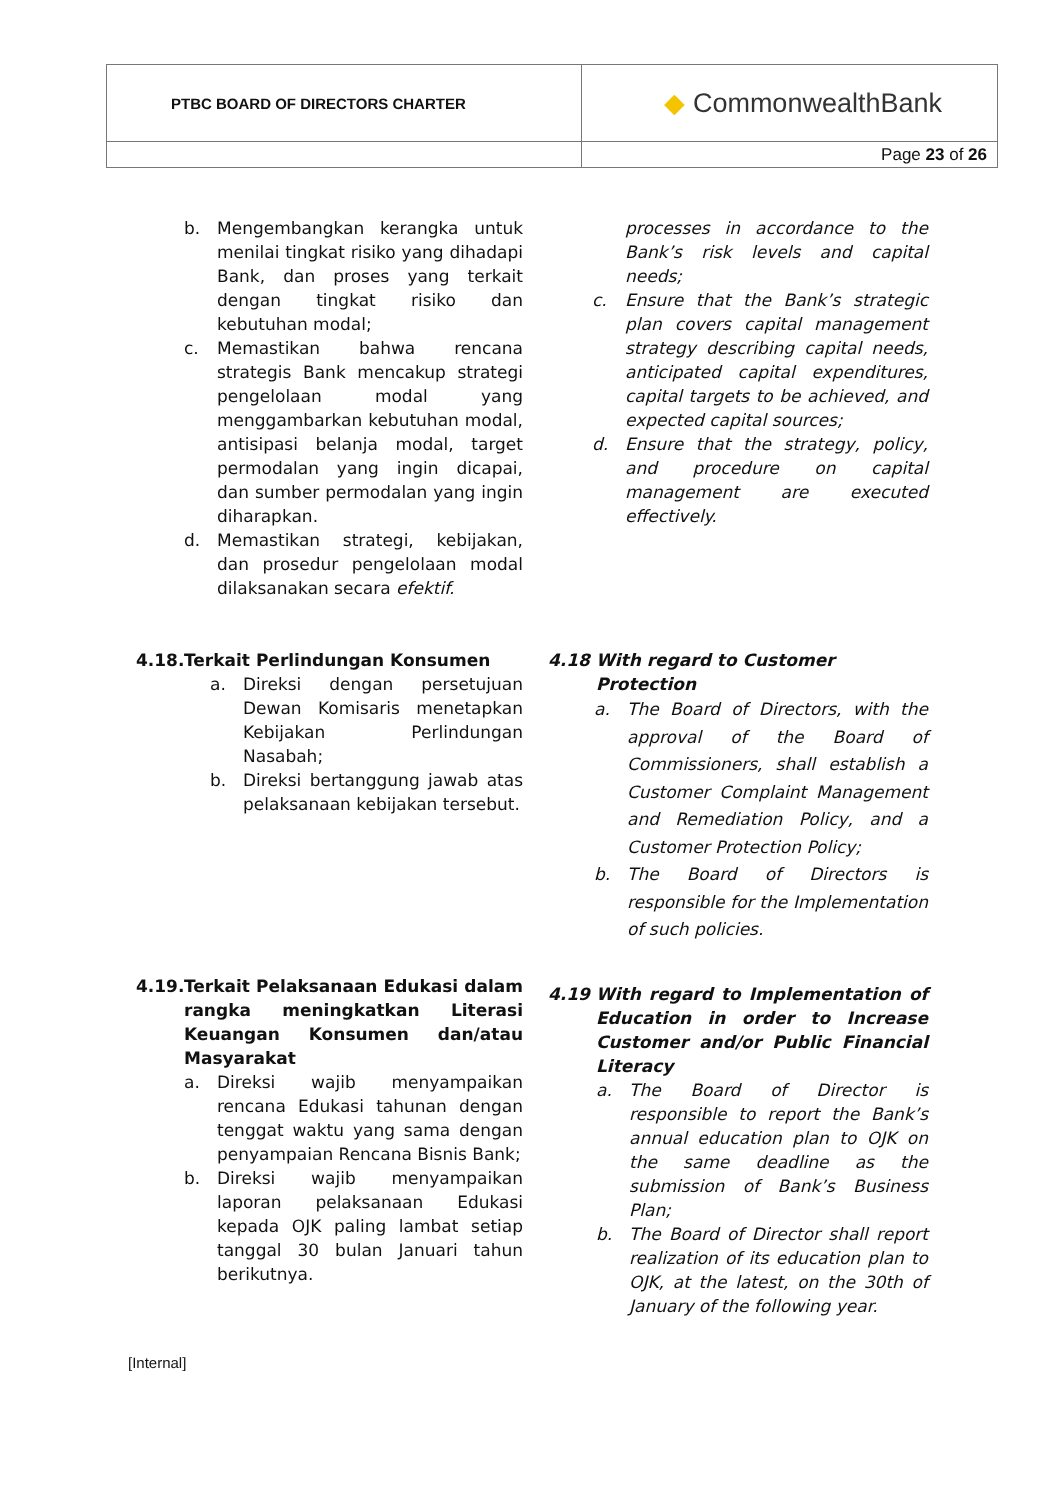| PTBC BOARD OF DIRECTORS CHARTER | ◆ CommonwealthBank |
| | Page 23 of 26 |
b. Mengembangkan kerangka untuk menilai tingkat risiko yang dihadapi Bank, dan proses yang terkait dengan tingkat risiko dan kebutuhan modal;
c. Memastikan bahwa rencana strategis Bank mencakup strategi pengelolaan modal yang menggambarkan kebutuhan modal, antisipasi belanja modal, target permodalan yang ingin dicapai, dan sumber permodalan yang ingin diharapkan.
d. Memastikan strategi, kebijakan, dan prosedur pengelolaan modal dilaksanakan secara efektif.
processes in accordance to the Bank’s risk levels and capital needs;
c. Ensure that the Bank’s strategic plan covers capital management strategy describing capital needs, anticipated capital expenditures, capital targets to be achieved, and expected capital sources;
d. Ensure that the strategy, policy, and procedure on capital management are executed effectively.
4.18. Terkait Perlindungan Konsumen
a. Direksi dengan persetujuan Dewan Komisaris menetapkan Kebijakan Perlindungan Nasabah;
b. Direksi bertanggung jawab atas pelaksanaan kebijakan tersebut.
4.18 With regard to Customer Protection
a. The Board of Directors, with the approval of the Board of Commissioners, shall establish a Customer Complaint Management and Remediation Policy, and a Customer Protection Policy;
b. The Board of Directors is responsible for the Implementation of such policies.
4.19. Terkait Pelaksanaan Edukasi dalam rangka meningkatkan Literasi Keuangan Konsumen dan/atau Masyarakat
a. Direksi wajib menyampaikan rencana Edukasi tahunan dengan tenggat waktu yang sama dengan penyampaian Rencana Bisnis Bank;
b. Direksi wajib menyampaikan laporan pelaksanaan Edukasi kepada OJK paling lambat setiap tanggal 30 bulan Januari tahun berikutnya.
4.19 With regard to Implementation of Education in order to Increase Customer and/or Public Financial Literacy
a. The Board of Director is responsible to report the Bank’s annual education plan to OJK on the same deadline as the submission of Bank’s Business Plan;
b. The Board of Director shall report realization of its education plan to OJK, at the latest, on the 30th of January of the following year.
[Internal]